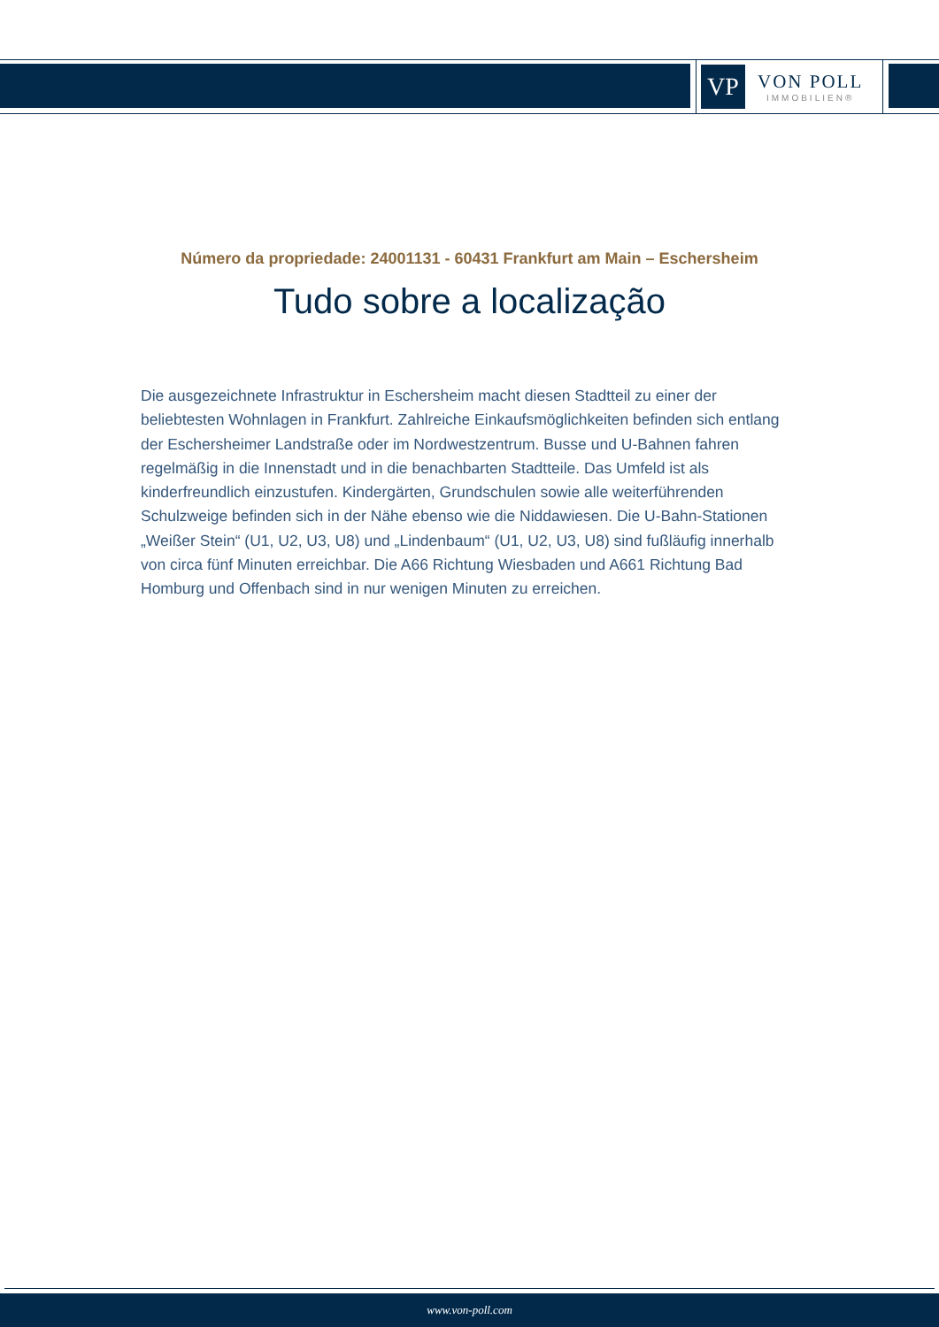VP
VON POLL
IMMOBILIEN®
Número da propriedade: 24001131 - 60431 Frankfurt am Main – Eschersheim
Tudo sobre a localização
Die ausgezeichnete Infrastruktur in Eschersheim macht diesen Stadtteil zu einer der beliebtesten Wohnlagen in Frankfurt. Zahlreiche Einkaufsmöglichkeiten befinden sich entlang der Eschersheimer Landstraße oder im Nordwestzentrum. Busse und U-Bahnen fahren regelmäßig in die Innenstadt und in die benachbarten Stadtteile. Das Umfeld ist als kinderfreundlich einzustufen. Kindergärten, Grundschulen sowie alle weiterführenden Schulzweige befinden sich in der Nähe ebenso wie die Niddawiesen. Die U-Bahn-Stationen „Weißer Stein“ (U1, U2, U3, U8) und „Lindenbaum“ (U1, U2, U3, U8) sind fußläufig innerhalb von circa fünf Minuten erreichbar. Die A66 Richtung Wiesbaden und A661 Richtung Bad Homburg und Offenbach sind in nur wenigen Minuten zu erreichen.
www.von-poll.com